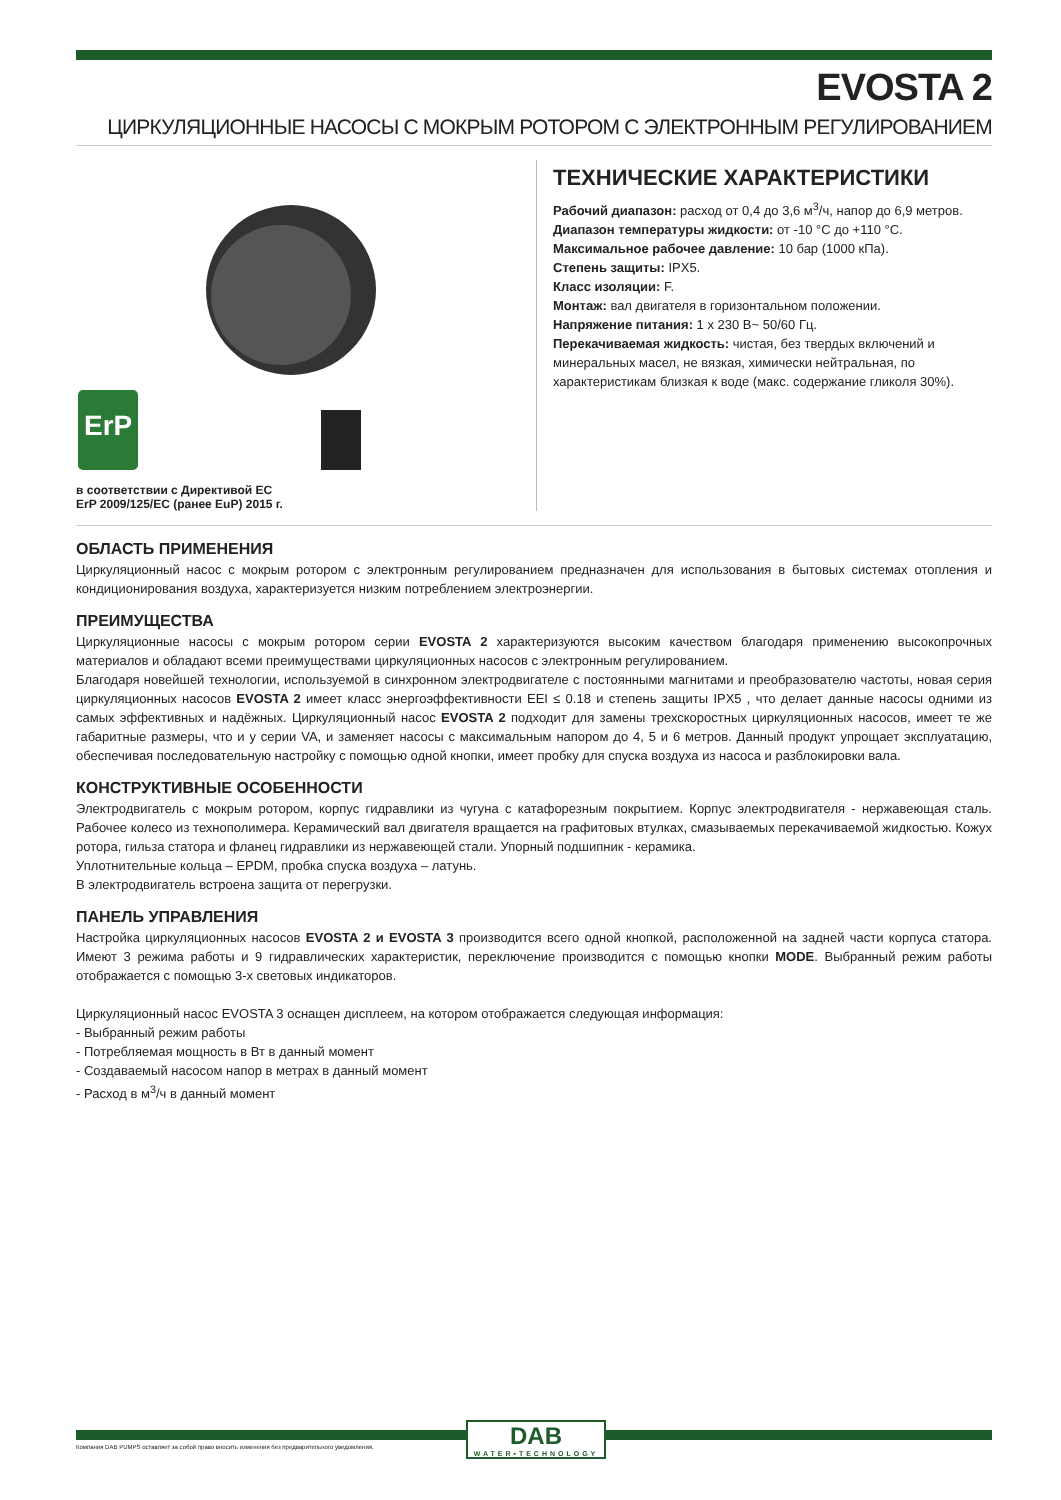EVOSTA 2
ЦИРКУЛЯЦИОННЫЕ НАСОСЫ С МОКРЫМ РОТОРОМ С ЭЛЕКТРОННЫМ РЕГУЛИРОВАНИЕМ
ErP
в соответствии с Директивой ЕС
ErP 2009/125/EC (ранее EuP) 2015 г.
ТЕХНИЧЕСКИЕ ХАРАКТЕРИСТИКИ
Рабочий диапазон: расход от 0,4 до 3,6 м<sup>3</sup>/ч, напор до 6,9 метров.
Диапазон температуры жидкости: от -10 °C до +110 °C.
Максимальное рабочее давление: 10 бар (1000 кПа).
Степень защиты: IPX5.
Класс изоляции: F.
Монтаж: вал двигателя в горизонтальном положении.
Напряжение питания: 1 x 230 В~ 50/60 Гц.
Перекачиваемая жидкость: чистая, без твердых включений и минеральных масел, не вязкая, химически нейтральная, по характеристикам близкая к воде (макс. содержание гликоля 30%).
ОБЛАСТЬ ПРИМЕНЕНИЯ
Циркуляционный насос с мокрым ротором с электронным регулированием предназначен для использования в бытовых системах отопления и кондиционирования воздуха, характеризуется низким потреблением электроэнергии.
ПРЕИМУЩЕСТВА
Циркуляционные насосы с мокрым ротором серии EVOSTA 2 характеризуются высоким качеством благодаря применению высокопрочных материалов и обладают всеми преимуществами циркуляционных насосов с электронным регулированием.
Благодаря новейшей технологии, используемой в синхронном электродвигателе с постоянными магнитами и преобразователю частоты, новая серия циркуляционных насосов EVOSTA 2 имеет класс энергоэффективности EEI ≤ 0.18 и степень защиты IPX5 , что делает данные насосы одними из самых эффективных и надёжных. Циркуляционный насос EVOSTA 2 подходит для замены трехскоростных циркуляционных насосов, имеет те же габаритные размеры, что и у серии VA, и заменяет насосы с максимальным напором до 4, 5 и 6 метров. Данный продукт упрощает эксплуатацию, обеспечивая последовательную настройку с помощью одной кнопки, имеет пробку для спуска воздуха из насоса и разблокировки вала.
КОНСТРУКТИВНЫЕ ОСОБЕННОСТИ
Электродвигатель с мокрым ротором, корпус гидравлики из чугуна с катафорезным покрытием. Корпус электродвигателя - нержавеющая сталь. Рабочее колесо из технополимера. Керамический вал двигателя вращается на графитовых втулках, смазываемых перекачиваемой жидкостью. Кожух ротора, гильза статора и фланец гидравлики из нержавеющей стали. Упорный подшипник - керамика.
Уплотнительные кольца – EPDM, пробка спуска воздуха – латунь.
В электродвигатель встроена защита от перегрузки.
ПАНЕЛЬ УПРАВЛЕНИЯ
Настройка циркуляционных насосов EVOSTA 2 и EVOSTA 3 производится всего одной кнопкой, расположенной на задней части корпуса статора. Имеют 3 режима работы и 9 гидравлических характеристик, переключение производится с помощью кнопки MODE. Выбранный режим работы отображается с помощью 3-х световых индикаторов.
Циркуляционный насос EVOSTA 3 оснащен дисплеем, на котором отображается следующая информация:
- Выбранный режим работы
- Потребляемая мощность в Вт в данный момент
- Создаваемый насосом напор в метрах в данный момент
- Расход в м<sup>3</sup>/ч в данный момент
DAB
WATER•TECHNOLOGY
Компания DAB PUMPS оставляет за собой право вносить изменения без предварительного уведомления.